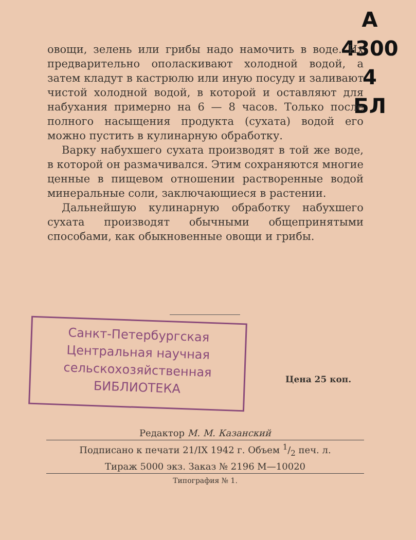А 4300
4
БЛ
овощи, зелень или грибы надо намочить в воде. Их предварительно ополаскивают холодной водой, а затем кладут в кастрюлю или иную посуду и заливают чистой холодной водой, в которой и оставляют для набухания примерно на 6 — 8 часов. Только после полного насыщения продукта (сухата) водой его можно пустить в кулинарную обработку.
Варку набухшего сухата производят в той же воде, в которой он размачивался. Этим сохраняются многие ценные в пищевом отношении растворенные водой минеральные соли, заключающиеся в растении.
Дальнейшую кулинарную обработку набухшего сухата производят обычными общепринятыми способами, как обыкновенные овощи и грибы.
Санкт-Петербургская
Центральная научная
сельскохозяйственная
БИБЛИОТЕКА
Цена 25 коп.
Редактор М. М. Казанский
Подписано к печати 21/IX 1942 г. Объем 1/2 печ. л.
Тираж 5000 экз. Заказ № 2196 М—10020
Типография № 1.